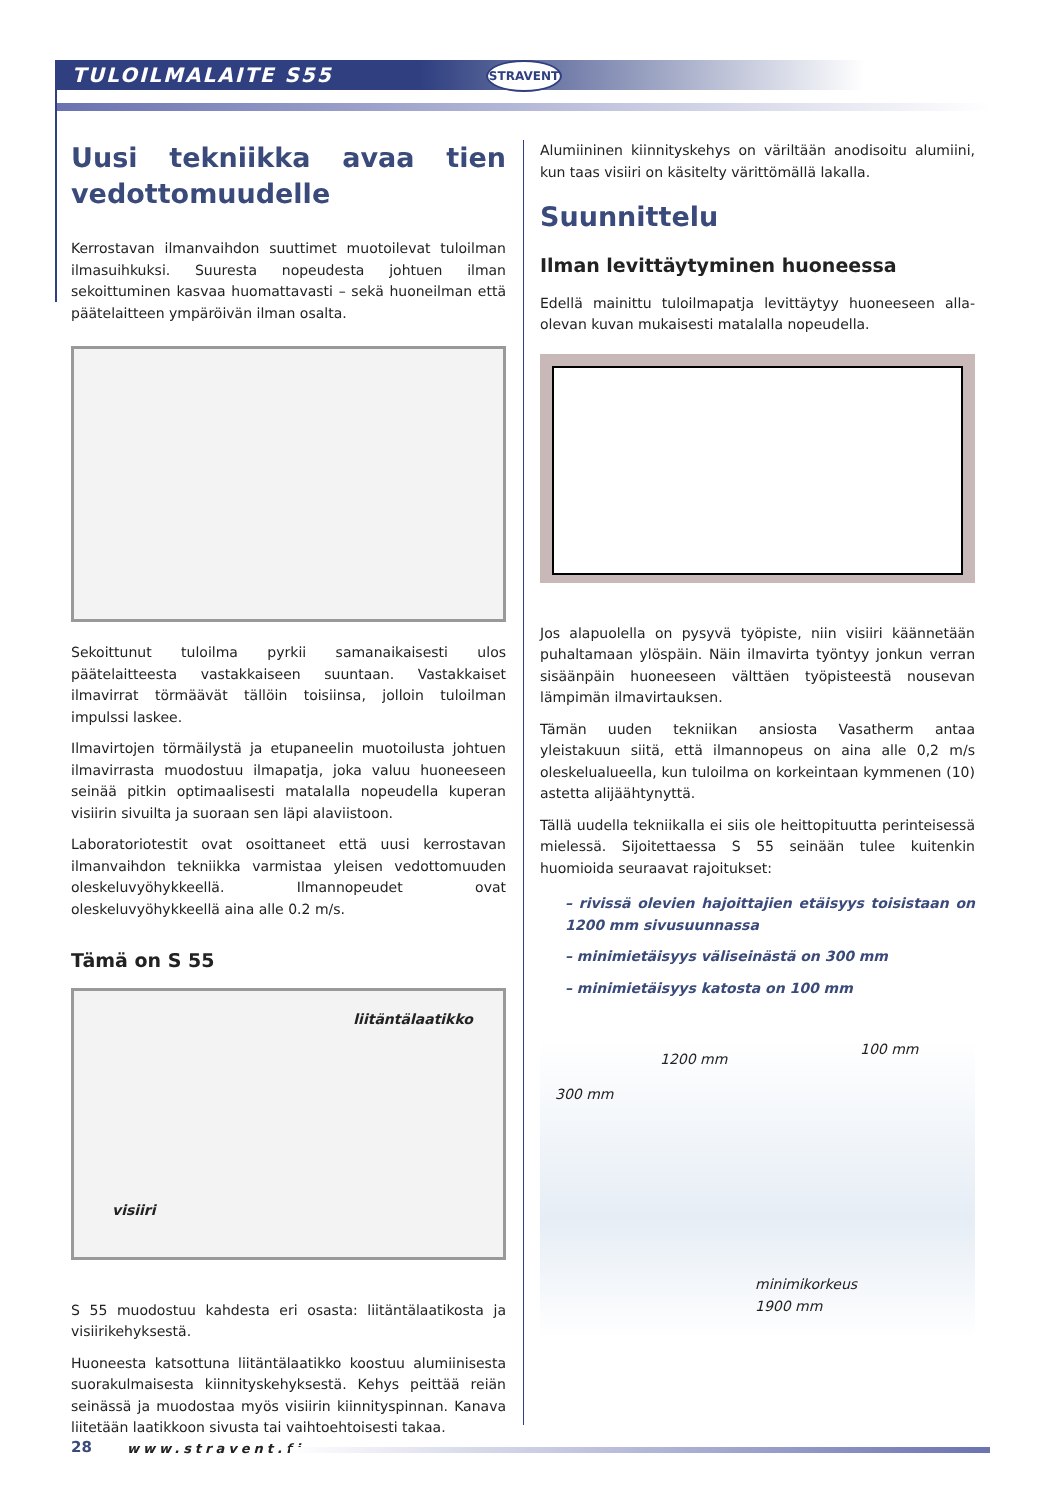TULOILMALAITE S55 STRAVENT
Uusi tekniikka avaa tien vedottomuudelle
Kerrostavan ilmanvaihdon suuttimet muotoilevat tuloilman ilmasuihkuksi. Suuresta nopeudesta johtuen ilman sekoittuminen kasvaa huomattavasti – sekä huoneilman että päätelaitteen ympäröivän ilman osalta.
Sekoittunut tuloilma pyrkii samanaikaisesti ulos päätelaitteesta vastakkaiseen suuntaan. Vastakkaiset ilmavirrat törmäävät tällöin toisiinsa, jolloin tuloilman impulssi laskee.
Ilmavirtojen törmäilystä ja etupaneelin muotoilusta johtuen ilmavirrasta muodostuu ilmapatja, joka valuu huoneeseen seinää pitkin optimaalisesti matalalla nopeudella kuperan visiirin sivuilta ja suoraan sen läpi alaviistoon.
Laboratoriotestit ovat osoittaneet että uusi kerrostavan ilmanvaihdon tekniikka varmistaa yleisen vedottomuuden oleskeluvyöhykkeellä. Ilmannopeudet ovat oleskeluvyöhykkeellä aina alle 0.2 m/s.
Tämä on S 55
liitäntälaatikko
visiiri
S 55 muodostuu kahdesta eri osasta: liitäntälaatikosta ja visiirikehyksestä.
Huoneesta katsottuna liitäntälaatikko koostuu alumiinisesta suorakulmaisesta kiinnityskehyksestä. Kehys peittää reiän seinässä ja muodostaa myös visiirin kiinnityspinnan. Kanava liitetään laatikkoon sivusta tai vaihtoehtoisesti takaa.
Alumiininen kiinnityskehys on väriltään anodisoitu alumiini, kun taas visiiri on käsitelty värittömällä lakalla.
Suunnittelu
Ilman levittäytyminen huoneessa
Edellä mainittu tuloilmapatja levittäytyy huoneeseen alla­olevan kuvan mukaisesti matalalla nopeudella.
Jos alapuolella on pysyvä työpiste, niin visiiri käännetään puhaltamaan ylöspäin. Näin ilmavirta työntyy jonkun verran sisäänpäin huoneeseen välttäen työpisteestä nousevan lämpimän ilmavirtauksen.
Tämän uuden tekniikan ansiosta Vasatherm antaa yleistakuun siitä, että ilmannopeus on aina alle 0,2 m/s oleskelualueella, kun tuloilma on korkeintaan kymmenen (10) astetta alijäähtynyttä.
Tällä uudella tekniikalla ei siis ole heittopituutta perinteisessä mielessä. Sijoitettaessa S 55 seinään tulee kuitenkin huomioida seuraavat rajoitukset:
– rivissä olevien hajoittajien etäisyys toisistaan on 1200 mm sivusuunnassa
– minimietäisyys väliseinästä on 300 mm
– minimietäisyys katosta on 100 mm
1200 mm
100 mm
300 mm
minimikorkeus
1900 mm
28 www.stravent.fi